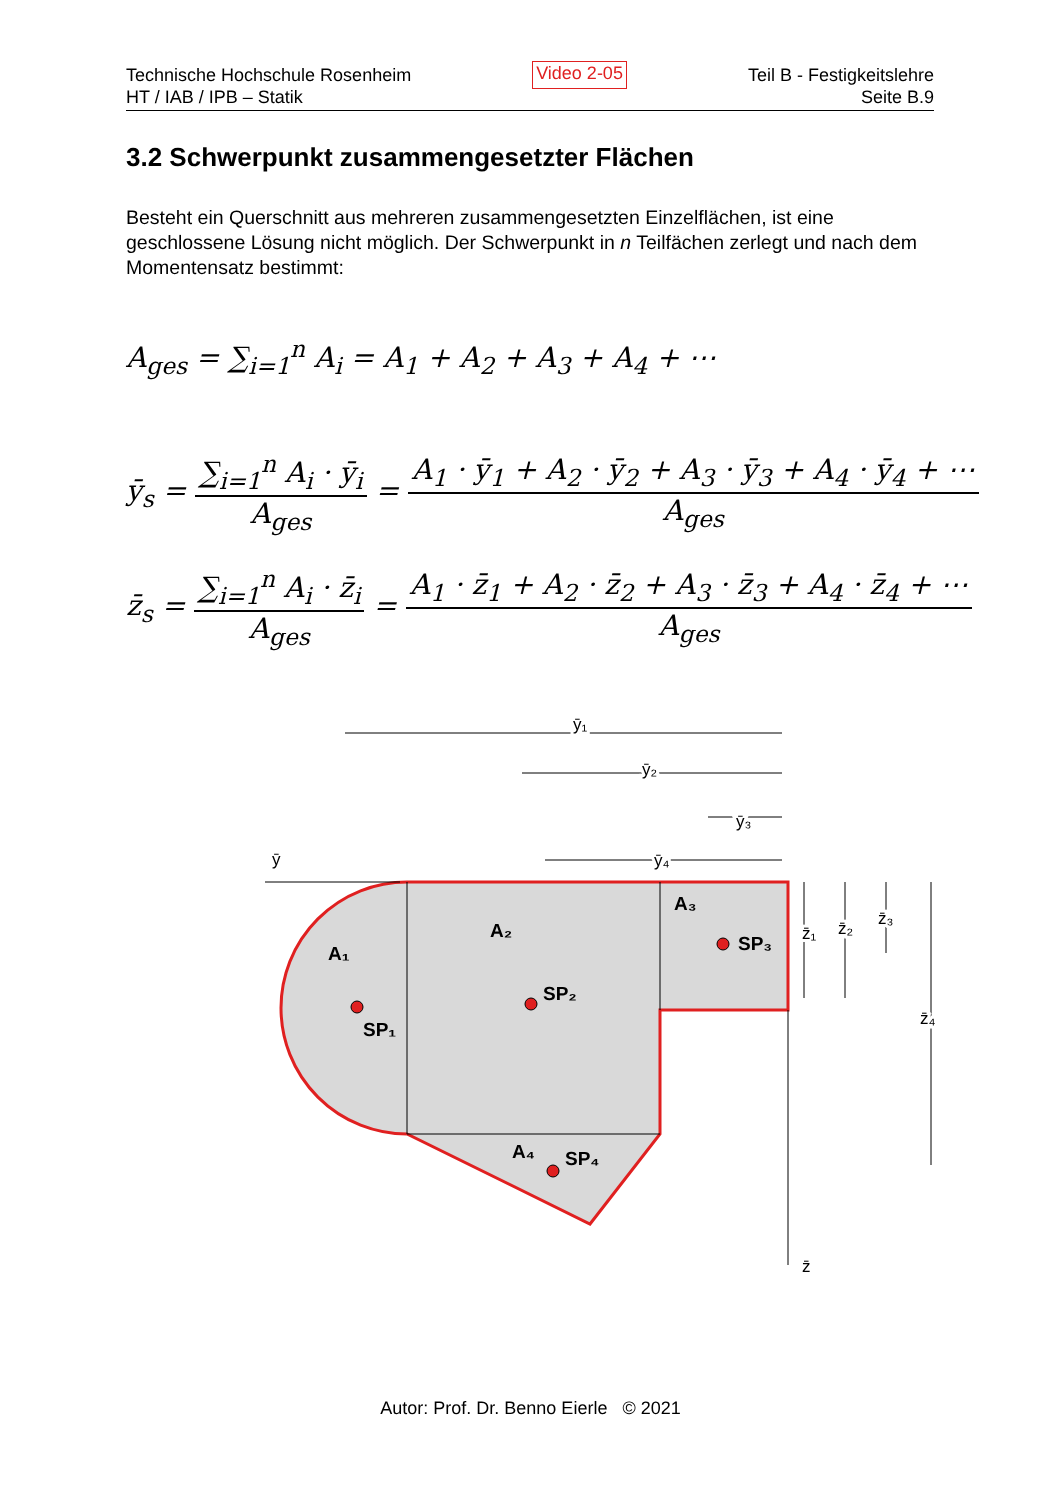Technische Hochschule Rosenheim
HT / IAB / IPB – Statik
Video 2-05
Teil B - Festigkeitslehre
Seite B.9
3.2 Schwerpunkt zusammengesetzter Flächen
Besteht ein Querschnitt aus mehreren zusammengesetzten Einzelflächen, ist eine geschlossene Lösung nicht möglich. Der Schwerpunkt in n Teilfächen zerlegt und nach dem Momentensatz bestimmt:
A<sub>ges</sub> = ∑<sub>i=1</sub><sup>n</sup> A<sub>i</sub> = A<sub>1</sub> + A<sub>2</sub> + A<sub>3</sub> + A<sub>4</sub> + ⋯
ȳ<sub>s</sub> = ∑<sub>i=1</sub><sup>n</sup> A<sub>i</sub> · ȳ<sub>i</sub> A<sub>ges</sub> = A<sub>1</sub> · ȳ<sub>1</sub> + A<sub>2</sub> · ȳ<sub>2</sub> + A<sub>3</sub> · ȳ<sub>3</sub> + A<sub>4</sub> · ȳ<sub>4</sub> + ⋯ A<sub>ges</sub>
z̄<sub>s</sub> = ∑<sub>i=1</sub><sup>n</sup> A<sub>i</sub> · z̄<sub>i</sub> A<sub>ges</sub> = A<sub>1</sub> · z̄<sub>1</sub> + A<sub>2</sub> · z̄<sub>2</sub> + A<sub>3</sub> · z̄<sub>3</sub> + A<sub>4</sub> · z̄<sub>4</sub> + ⋯ A<sub>ges</sub>
A₁
SP₁
A₂
SP₂
A₃
SP₃
A₄
SP₄
ȳ₁
ȳ₂
ȳ₃
ȳ₄
ȳ
z̄₁
z̄₂
z̄₃
z̄₄
z̄
Autor: Prof. Dr. Benno Eierle © 2021